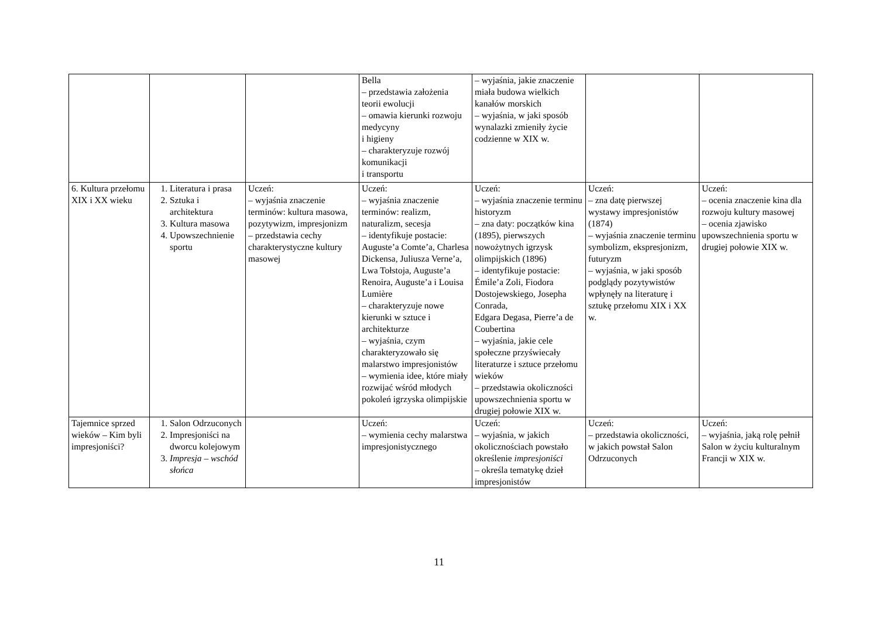| | | | Bella – przedstawia założenia teorii ewolucji – omawia kierunki rozwoju medycyny i higieny – charakteryzuje rozwój komunikacji i transportu | – wyjaśnia, jakie znaczenie miała budowa wielkich kanałów morskich – wyjaśnia, w jaki sposób wynalazki zmieniły życie codzienne w XIX w. | | |
| 6. Kultura przełomu XIX i XX wieku | 1. Literatura i prasa 2. Sztuka i architektura 3. Kultura masowa 4. Upowszechnienie sportu | Uczeń: – wyjaśnia znaczenie terminów: kultura masowa, pozytywizm, impresjonizm – przedstawia cechy charakterystyczne kultury masowej | Uczeń: – wyjaśnia znaczenie terminów: realizm, naturalizm, secesja – identyfikuje postacie: Auguste’a Comte’a, Charlesa Dickensa, Juliusza Verne’a, Lwa Tołstoja, Auguste’a Renoira, Auguste’a i Louisa Lumière – charakteryzuje nowe kierunki w sztuce i architekturze – wyjaśnia, czym charakteryzowało się malarstwo impresjonistów – wymienia idee, które miały rozwijać wśród młodych pokoleń igrzyska olimpijskie | Uczeń: – wyjaśnia znaczenie terminu historyzm – zna daty: początków kina (1895), pierwszych nowożytnych igrzysk olimpijskich (1896) – identyfikuje postacie: Émile’a Zoli, Fiodora Dostojewskiego, Josepha Conrada, Edgara Degasa, Pierre’a de Coubertina – wyjaśnia, jakie cele społeczne przyświecały literaturze i sztuce przełomu wieków – przedstawia okoliczności upowszechnienia sportu w drugiej połowie XIX w. | Uczeń: – zna datę pierwszej wystawy impresjonistów (1874) – wyjaśnia znaczenie terminu symbolizm, ekspresjonizm, futuryzm – wyjaśnia, w jaki sposób podglądy pozytywistów wpłynęły na literaturę i sztukę przełomu XIX i XX w. | Uczeń: – ocenia znaczenie kina dla rozwoju kultury masowej – ocenia zjawisko upowszechnienia sportu w drugiej połowie XIX w. |
| Tajemnice sprzed wieków – Kim byli impresjoniści? | 1. Salon Odrzuconych 2. Impresjoniści na dworcu kolejowym 3. Impresja – wschód słońca | | Uczeń: – wymienia cechy malarstwa impresjonistycznego | Uczeń: – wyjaśnia, w jakich okolicznościach powstało określenie impresjoniści – określa tematykę dzieł impresjonistów | Uczeń: – przedstawia okoliczności, w jakich powstał Salon Odrzuconych | Uczeń: – wyjaśnia, jaką rolę pełnił Salon w życiu kulturalnym Francji w XIX w. |
11